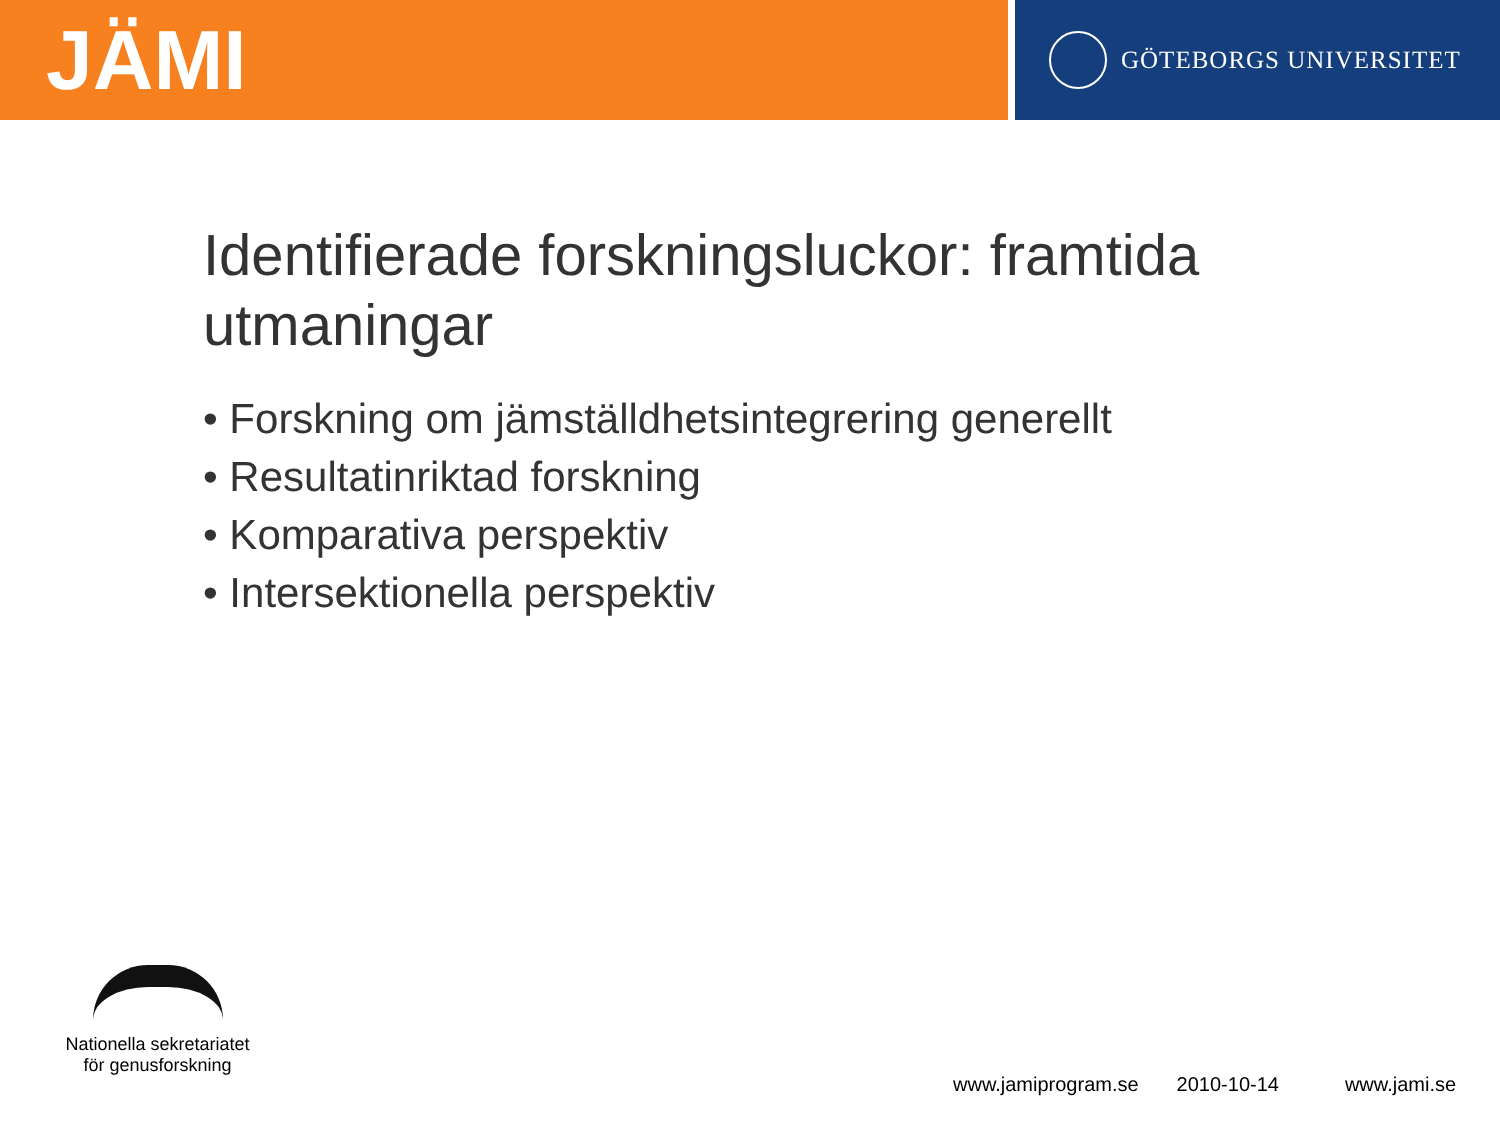JÄMI
GÖTEBORGS UNIVERSITET
Identifierade forskningsluckor: framtida utmaningar
• Forskning om jämställdhetsintegrering generellt
• Resultatinriktad forskning
• Komparativa perspektiv
• Intersektionella perspektiv
Nationella sekretariatet
för genusforskning
www.jamiprogram.se 2010-10-14 www.jami.se